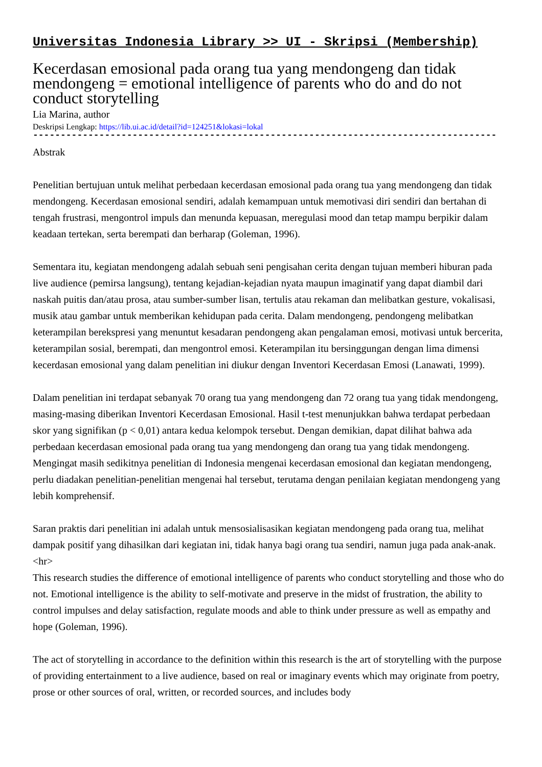Universitas Indonesia Library >> UI - Skripsi (Membership)
Kecerdasan emosional pada orang tua yang mendongeng dan tidak mendongeng = emotional intelligence of parents who do and do not conduct storytelling
Lia Marina, author
Deskripsi Lengkap: https://lib.ui.ac.id/detail?id=124251&lokasi=lokal
------------------------------------------------------------------------------------------
Abstrak
Penelitian bertujuan untuk melihat perbedaan kecerdasan emosional pada orang tua yang mendongeng dan tidak mendongeng. Kecerdasan emosional sendiri, adalah kemampuan untuk memotivasi diri sendiri dan bertahan di tengah frustrasi, mengontrol impuls dan menunda kepuasan, meregulasi mood dan tetap mampu berpikir dalam keadaan tertekan, serta berempati dan berharap (Goleman, 1996).
Sementara itu, kegiatan mendongeng adalah sebuah seni pengisahan cerita dengan tujuan memberi hiburan pada live audience (pemirsa langsung), tentang kejadian-kejadian nyata maupun imaginatif yang dapat diambil dari naskah puitis dan/atau prosa, atau sumber-sumber lisan, tertulis atau rekaman dan melibatkan gesture, vokalisasi, musik atau gambar untuk memberikan kehidupan pada cerita. Dalam mendongeng, pendongeng melibatkan keterampilan berekspresi yang menuntut kesadaran pendongeng akan pengalaman emosi, motivasi untuk bercerita, keterampilan sosial, berempati, dan mengontrol emosi. Keterampilan itu bersinggungan dengan lima dimensi kecerdasan emosional yang dalam penelitian ini diukur dengan Inventori Kecerdasan Emosi (Lanawati, 1999).
Dalam penelitian ini terdapat sebanyak 70 orang tua yang mendongeng dan 72 orang tua yang tidak mendongeng, masing-masing diberikan Inventori Kecerdasan Emosional. Hasil t-test menunjukkan bahwa terdapat perbedaan skor yang signifikan (p < 0,01) antara kedua kelompok tersebut. Dengan demikian, dapat dilihat bahwa ada perbedaan kecerdasan emosional pada orang tua yang mendongeng dan orang tua yang tidak mendongeng. Mengingat masih sedikitnya penelitian di Indonesia mengenai kecerdasan emosional dan kegiatan mendongeng, perlu diadakan penelitian-penelitian mengenai hal tersebut, terutama dengan penilaian kegiatan mendongeng yang lebih komprehensif.
Saran praktis dari penelitian ini adalah untuk mensosialisasikan kegiatan mendongeng pada orang tua, melihat dampak positif yang dihasilkan dari kegiatan ini, tidak hanya bagi orang tua sendiri, namun juga pada anak-anak.
<hr>
This research studies the difference of emotional intelligence of parents who conduct storytelling and those who do not. Emotional intelligence is the ability to self-motivate and preserve in the midst of frustration, the ability to control impulses and delay satisfaction, regulate moods and able to think under pressure as well as empathy and hope (Goleman, 1996).
The act of storytelling in accordance to the definition within this research is the art of storytelling with the purpose of providing entertainment to a live audience, based on real or imaginary events which may originate from poetry, prose or other sources of oral, written, or recorded sources, and includes body